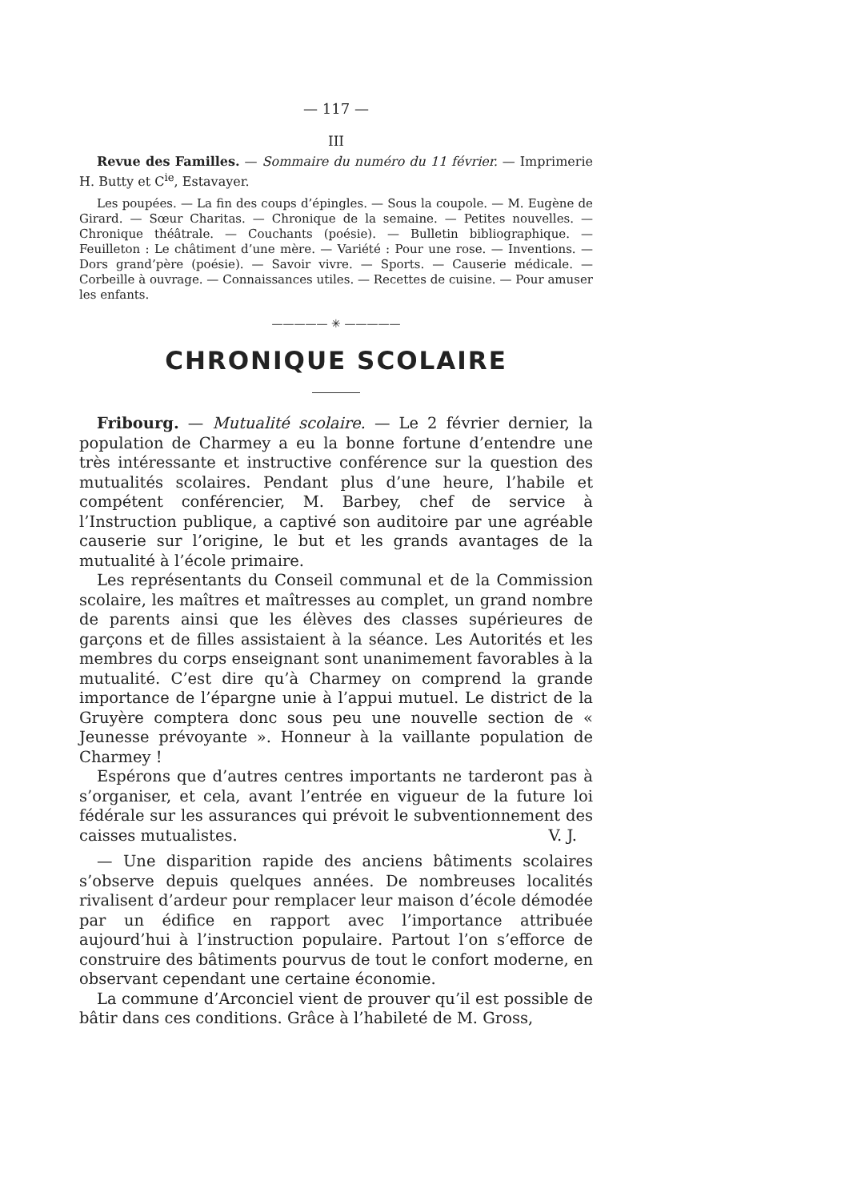— 117 —
III
Revue des Familles. — Sommaire du numéro du 11 février. — Imprimerie H. Butty et C<sup>ie</sup>, Estavayer.
Les poupées. — La fin des coups d’épingles. — Sous la coupole. — M. Eugène de Girard. — Sœur Charitas. — Chronique de la semaine. — Petites nouvelles. — Chronique théâtrale. — Couchants (poésie). — Bulletin bibliographique. — Feuilleton : Le châtiment d’une mère. — Variété : Pour une rose. — Inventions. — Dors grand’père (poésie). — Savoir vivre. — Sports. — Causerie médicale. — Corbeille à ouvrage. — Connaissances utiles. — Recettes de cuisine. — Pour amuser les enfants.
————— ✳ —————
CHRONIQUE SCOLAIRE
Fribourg. — Mutualité scolaire. — Le 2 février dernier, la population de Charmey a eu la bonne fortune d’entendre une très intéressante et instructive conférence sur la question des mutualités scolaires. Pendant plus d’une heure, l’habile et compétent conférencier, M. Barbey, chef de service à l’Instruction publique, a captivé son auditoire par une agréable causerie sur l’origine, le but et les grands avantages de la mutualité à l’école primaire.
Les représentants du Conseil communal et de la Commission scolaire, les maîtres et maîtresses au complet, un grand nombre de parents ainsi que les élèves des classes supérieures de garçons et de filles assistaient à la séance. Les Autorités et les membres du corps enseignant sont unanimement favorables à la mutualité. C’est dire qu’à Charmey on comprend la grande importance de l’épargne unie à l’appui mutuel. Le district de la Gruyère comptera donc sous peu une nouvelle section de « Jeunesse prévoyante ». Honneur à la vaillante population de Charmey !
Espérons que d’autres centres importants ne tarderont pas à s’organiser, et cela, avant l’entrée en vigueur de la future loi fédérale sur les assurances qui prévoit le subventionnement des caisses mutualistes. V. J.
— Une disparition rapide des anciens bâtiments scolaires s’observe depuis quelques années. De nombreuses localités rivalisent d’ardeur pour remplacer leur maison d’école démodée par un édifice en rapport avec l’importance attribuée aujourd’hui à l’instruction populaire. Partout l’on s’efforce de construire des bâtiments pourvus de tout le confort moderne, en observant cependant une certaine économie.
La commune d’Arconciel vient de prouver qu’il est possible de bâtir dans ces conditions. Grâce à l’habileté de M. Gross,